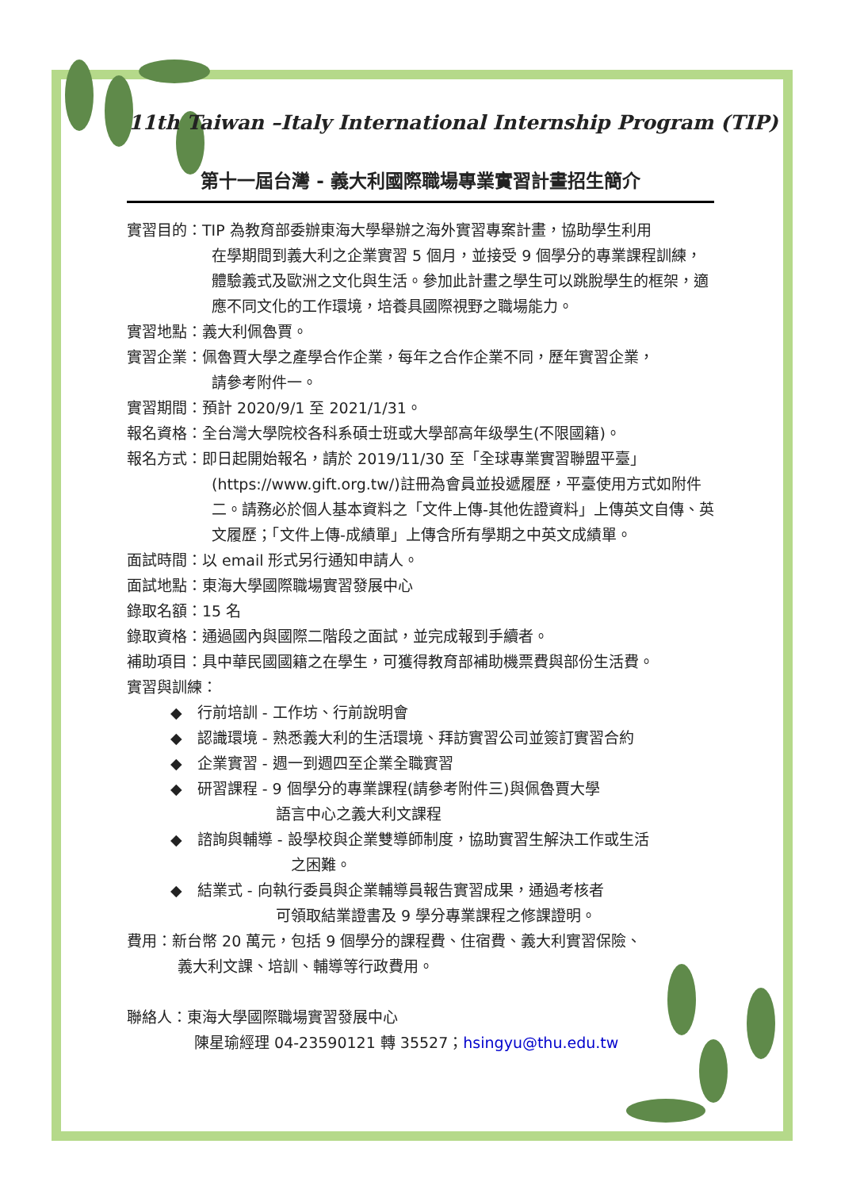11th Taiwan –Italy International Internship Program (TIP)
第十一屆台灣 - 義大利國際職場專業實習計畫招生簡介
實習目的：TIP 為教育部委辦東海大學舉辦之海外實習專案計畫，協助學生利用
在學期間到義大利之企業實習 5 個月，並接受 9 個學分的專業課程訓練，體驗義式及歐洲之文化與生活。參加此計畫之學生可以跳脫學生的框架，適應不同文化的工作環境，培養具國際視野之職場能力。
實習地點：義大利佩魯賈。
實習企業：佩魯賈大學之產學合作企業，每年之合作企業不同，歷年實習企業，
請參考附件一。
實習期間：預計 2020/9/1 至 2021/1/31。
報名資格：全台灣大學院校各科系碩士班或大學部高年级學生(不限國籍)。
報名方式：即日起開始報名，請於 2019/11/30 至「全球專業實習聯盟平臺」
(https://www.gift.org.tw/)註冊為會員並投遞履歷，平臺使用方式如附件二。請務必於個人基本資料之「文件上傳-其他佐證資料」上傳英文自傳、英文履歷；「文件上傳-成績單」上傳含所有學期之中英文成績單。
面試時間：以 email 形式另行通知申請人。
面試地點：東海大學國際職場實習發展中心
錄取名額：15 名
錄取資格：通過國內與國際二階段之面試，並完成報到手續者。
補助項目：具中華民國國籍之在學生，可獲得教育部補助機票費與部份生活費。
實習與訓練：
◆　行前培訓 - 工作坊、行前說明會
◆　認識環境 - 熟悉義大利的生活環境、拜訪實習公司並簽訂實習合約
◆　企業實習 - 週一到週四至企業全職實習
◆　研習課程 - 9 個學分的專業課程(請參考附件三)與佩魯賈大學
　　　　　　　語言中心之義大利文課程
◆　諮詢與輔導 - 設學校與企業雙導師制度，協助實習生解決工作或生活
　　　　　　　　之困難。
◆　結業式 - 向執行委員與企業輔導員報告實習成果，通過考核者
　　　　　　　可領取結業證書及 9 學分專業課程之修課證明。
費用：新台幣 20 萬元，包括 9 個學分的課程費、住宿費、義大利實習保險、
義大利文課、培訓、輔導等行政費用。
聯絡人：東海大學國際職場實習發展中心
陳星瑜經理 04-23590121 轉 35527；hsingyu@thu.edu.tw